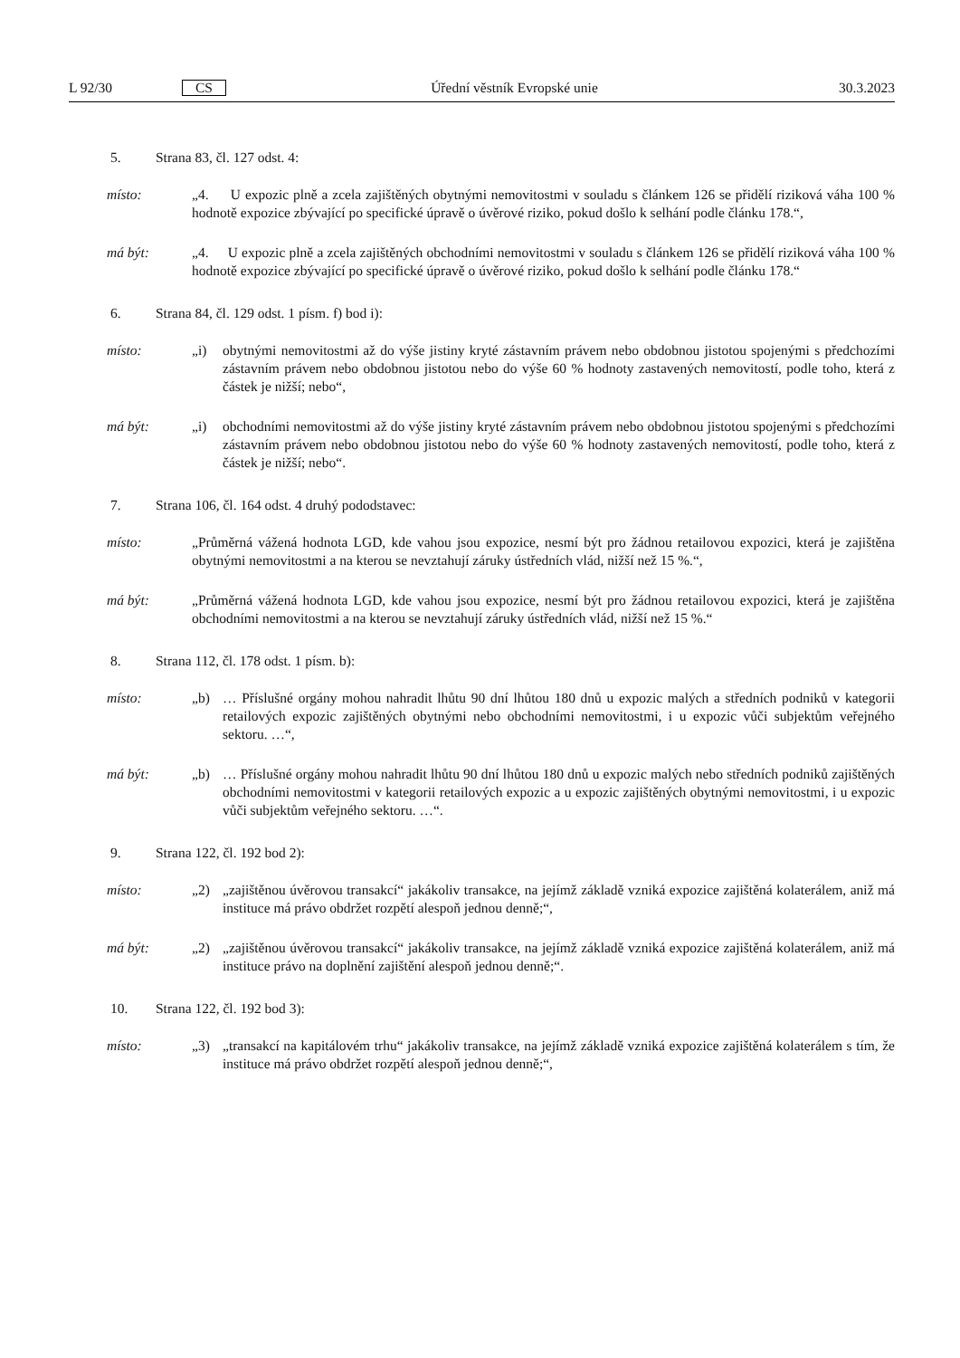L 92/30 CS Úřední věstník Evropské unie 30.3.2023
5. Strana 83, čl. 127 odst. 4:
místo: „4. U expozic plně a zcela zajištěných obytnými nemovitostmi v souladu s článkem 126 se přidělí riziková váha 100 % hodnotě expozice zbývající po specifické úpravě o úvěrové riziko, pokud došlo k selhání podle článku 178.“,
má být: „4. U expozic plně a zcela zajištěných obchodními nemovitostmi v souladu s článkem 126 se přidělí riziková váha 100 % hodnotě expozice zbývající po specifické úpravě o úvěrové riziko, pokud došlo k selhání podle článku 178.“
6. Strana 84, čl. 129 odst. 1 písm. f) bod i):
místo: „i) obytnými nemovitostmi až do výše jistiny kryté zástavním právem nebo obdobnou jistotou spojenými s předchozími zástavním právem nebo obdobnou jistotou nebo do výše 60 % hodnoty zastavených nemovitostí, podle toho, která z částek je nižší; nebo“,
má být: „i) obchodními nemovitostmi až do výše jistiny kryté zástavním právem nebo obdobnou jistotou spojenými s předchozími zástavním právem nebo obdobnou jistotou nebo do výše 60 % hodnoty zastavených nemovitostí, podle toho, která z částek je nižší; nebo“.
7. Strana 106, čl. 164 odst. 4 druhý pododstavec:
místo: „Průměrná vážená hodnota LGD, kde vahou jsou expozice, nesmí být pro žádnou retailovou expozici, která je zajištěna obytnými nemovitostmi a na kterou se nevztahují záruky ústředních vlád, nižší než 15 %.“,
má být: „Průměrná vážená hodnota LGD, kde vahou jsou expozice, nesmí být pro žádnou retailovou expozici, která je zajištěna obchodními nemovitostmi a na kterou se nevztahují záruky ústředních vlád, nižší než 15 %.“
8. Strana 112, čl. 178 odst. 1 písm. b):
místo: „b) … Příslušné orgány mohou nahradit lhůtu 90 dní lhůtou 180 dnů u expozic malých a středních podniků v kategorii retailových expozic zajištěných obytnými nebo obchodními nemovitostmi, i u expozic vůči subjektům veřejného sektoru. …“,
má být: „b) … Příslušné orgány mohou nahradit lhůtu 90 dní lhůtou 180 dnů u expozic malých nebo středních podniků zajištěných obchodními nemovitostmi v kategorii retailových expozic a u expozic zajištěných obytnými nemovitostmi, i u expozic vůči subjektům veřejného sektoru. …“.
9. Strana 122, čl. 192 bod 2):
místo: „2) „zajištěnou úvěrovou transakcí“ jakákoliv transakce, na jejímž základě vzniká expozice zajištěná kolaterálem, aniž má instituce má právo obdržet rozpětí alespoň jednou denně;“,
má být: „2) „zajištěnou úvěrovou transakcí“ jakákoliv transakce, na jejímž základě vzniká expozice zajištěná kolaterálem, aniž má instituce právo na doplnění zajištění alespoň jednou denně;“.
10. Strana 122, čl. 192 bod 3):
místo: „3) „transakcí na kapitálovém trhu“ jakákoliv transakce, na jejímž základě vzniká expozice zajištěná kolaterálem s tím, že instituce má právo obdržet rozpětí alespoň jednou denně;“,